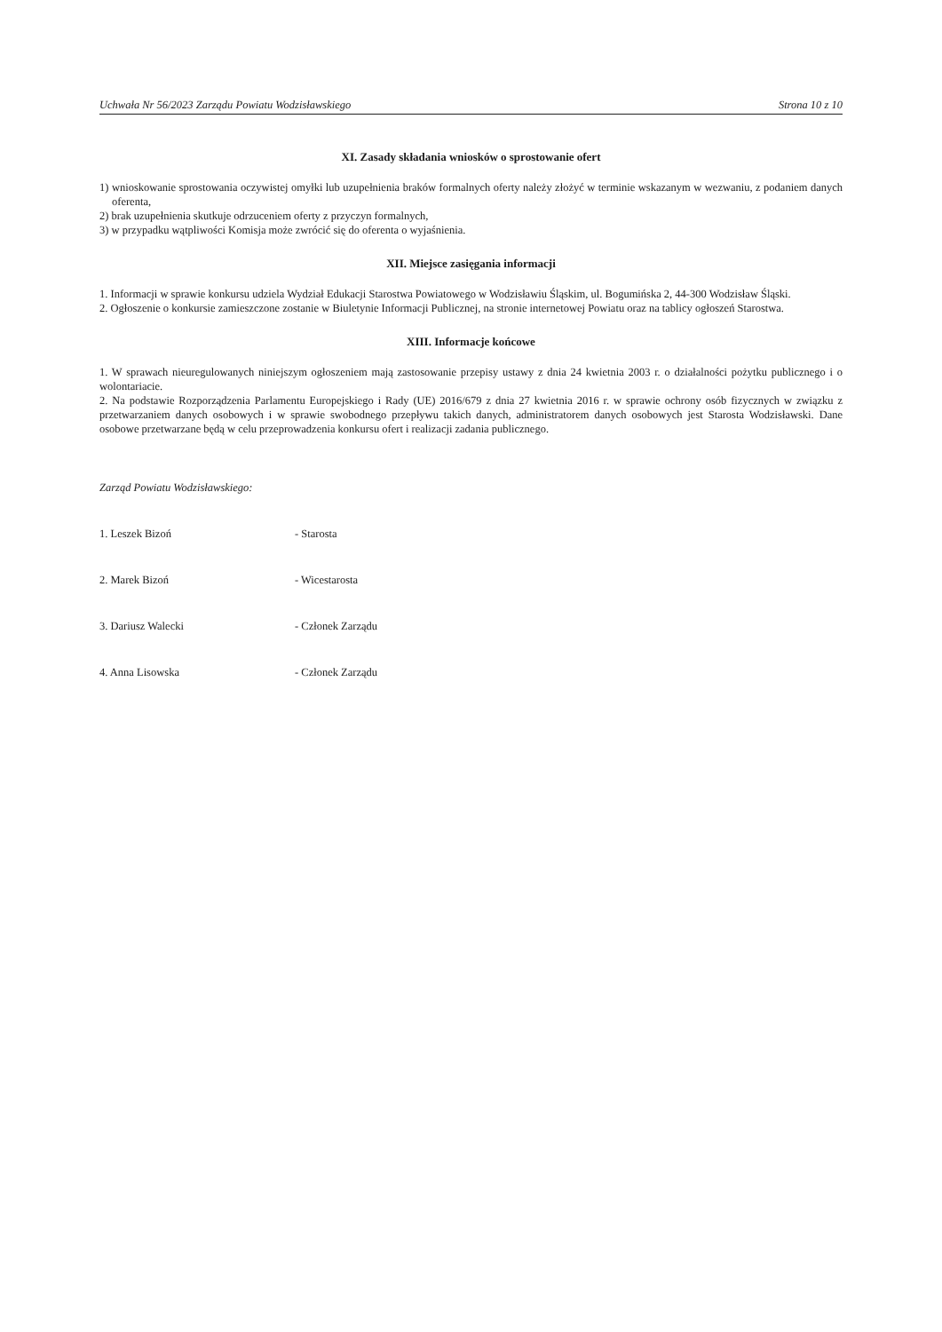Uchwała Nr 56/2023 Zarządu Powiatu Wodzisławskiego Strona 10 z 10
XI. Zasady składania wniosków o sprostowanie ofert
1) wnioskowanie sprostowania oczywistej omyłki lub uzupełnienia braków formalnych oferty należy złożyć w terminie wskazanym w wezwaniu, z podaniem danych oferenta,
2) brak uzupełnienia skutkuje odrzuceniem oferty z przyczyn formalnych,
3) w przypadku wątpliwości Komisja może zwrócić się do oferenta o wyjaśnienia.
XII. Miejsce zasięgania informacji
1. Informacji w sprawie konkursu udziela Wydział Edukacji Starostwa Powiatowego w Wodzisławiu Śląskim, ul. Bogumińska 2, 44-300 Wodzisław Śląski.
2. Ogłoszenie o konkursie zamieszczone zostanie w Biuletynie Informacji Publicznej, na stronie internetowej Powiatu oraz na tablicy ogłoszeń Starostwa.
XIII. Informacje końcowe
1. W sprawach nieuregulowanych niniejszym ogłoszeniem mają zastosowanie przepisy ustawy z dnia 24 kwietnia 2003 r. o działalności pożytku publicznego i o wolontariacie.
2. Na podstawie Rozporządzenia Parlamentu Europejskiego i Rady (UE) 2016/679 z dnia 27 kwietnia 2016 r. w sprawie ochrony osób fizycznych w związku z przetwarzaniem danych osobowych i w sprawie swobodnego przepływu takich danych, administratorem danych osobowych jest Starosta Wodzisławski. Dane osobowe przetwarzane będą w celu przeprowadzenia konkursu ofert i realizacji zadania publicznego.
Zarząd Powiatu Wodzisławskiego:
1. Leszek Bizoń - Starosta
2. Marek Bizoń - Wicestarosta
3. Dariusz Walecki - Członek Zarządu
4. Anna Lisowska - Członek Zarządu